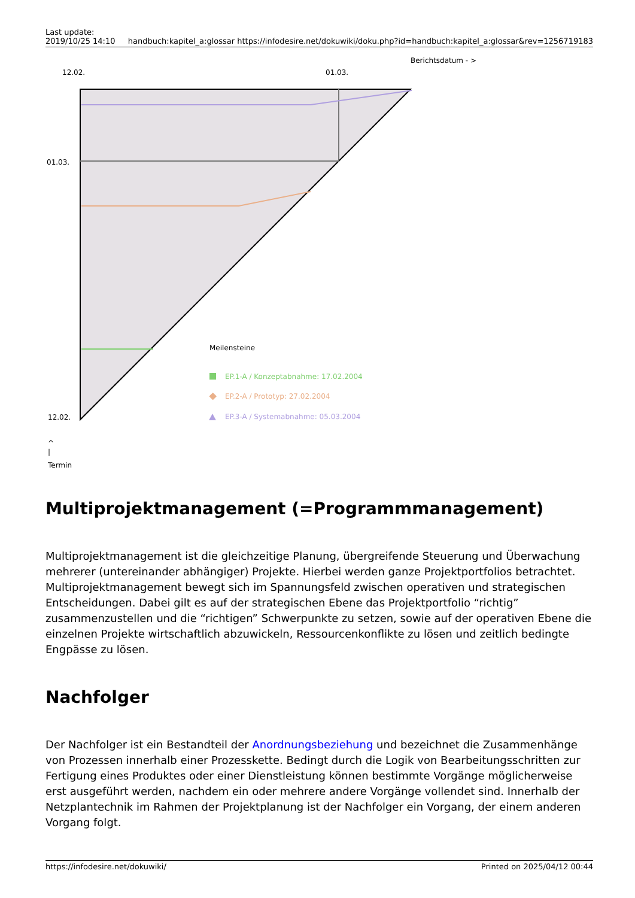Last update:
2019/10/25 14:10
handbuch:kapitel_a:glossar https://infodesire.net/dokuwiki/doku.php?id=handbuch:kapitel_a:glossar&rev=1256719183
Berichtsdatum - >
12.02.
01.03.
01.03.
Meilensteine
EP.1-A / Konzeptabnahme: 17.02.2004
EP.2-A / Prototyp: 27.02.2004
EP.3-A / Systemabnahme: 05.03.2004
12.02.
^
|
Termin
Multiprojektmanagement (=Programmmanagement)
Multiprojektmanagement ist die gleichzeitige Planung, übergreifende Steuerung und Überwachung mehrerer (untereinander abhängiger) Projekte. Hierbei werden ganze Projektportfolios betrachtet. Multiprojektmanagement bewegt sich im Spannungsfeld zwischen operativen und strategischen Entscheidungen. Dabei gilt es auf der strategischen Ebene das Projektportfolio “richtig” zusammenzustellen und die “richtigen” Schwerpunkte zu setzen, sowie auf der operativen Ebene die einzelnen Projekte wirtschaftlich abzuwickeln, Ressourcenkonflikte zu lösen und zeitlich bedingte Engpässe zu lösen.
Nachfolger
Der Nachfolger ist ein Bestandteil der Anordnungsbeziehung und bezeichnet die Zusammenhänge von Prozessen innerhalb einer Prozesskette. Bedingt durch die Logik von Bearbeitungsschritten zur Fertigung eines Produktes oder einer Dienstleistung können bestimmte Vorgänge möglicherweise erst ausgeführt werden, nachdem ein oder mehrere andere Vorgänge vollendet sind. Innerhalb der Netzplantechnik im Rahmen der Projektplanung ist der Nachfolger ein Vorgang, der einem anderen Vorgang folgt.
https://infodesire.net/dokuwiki/
Printed on 2025/04/12 00:44